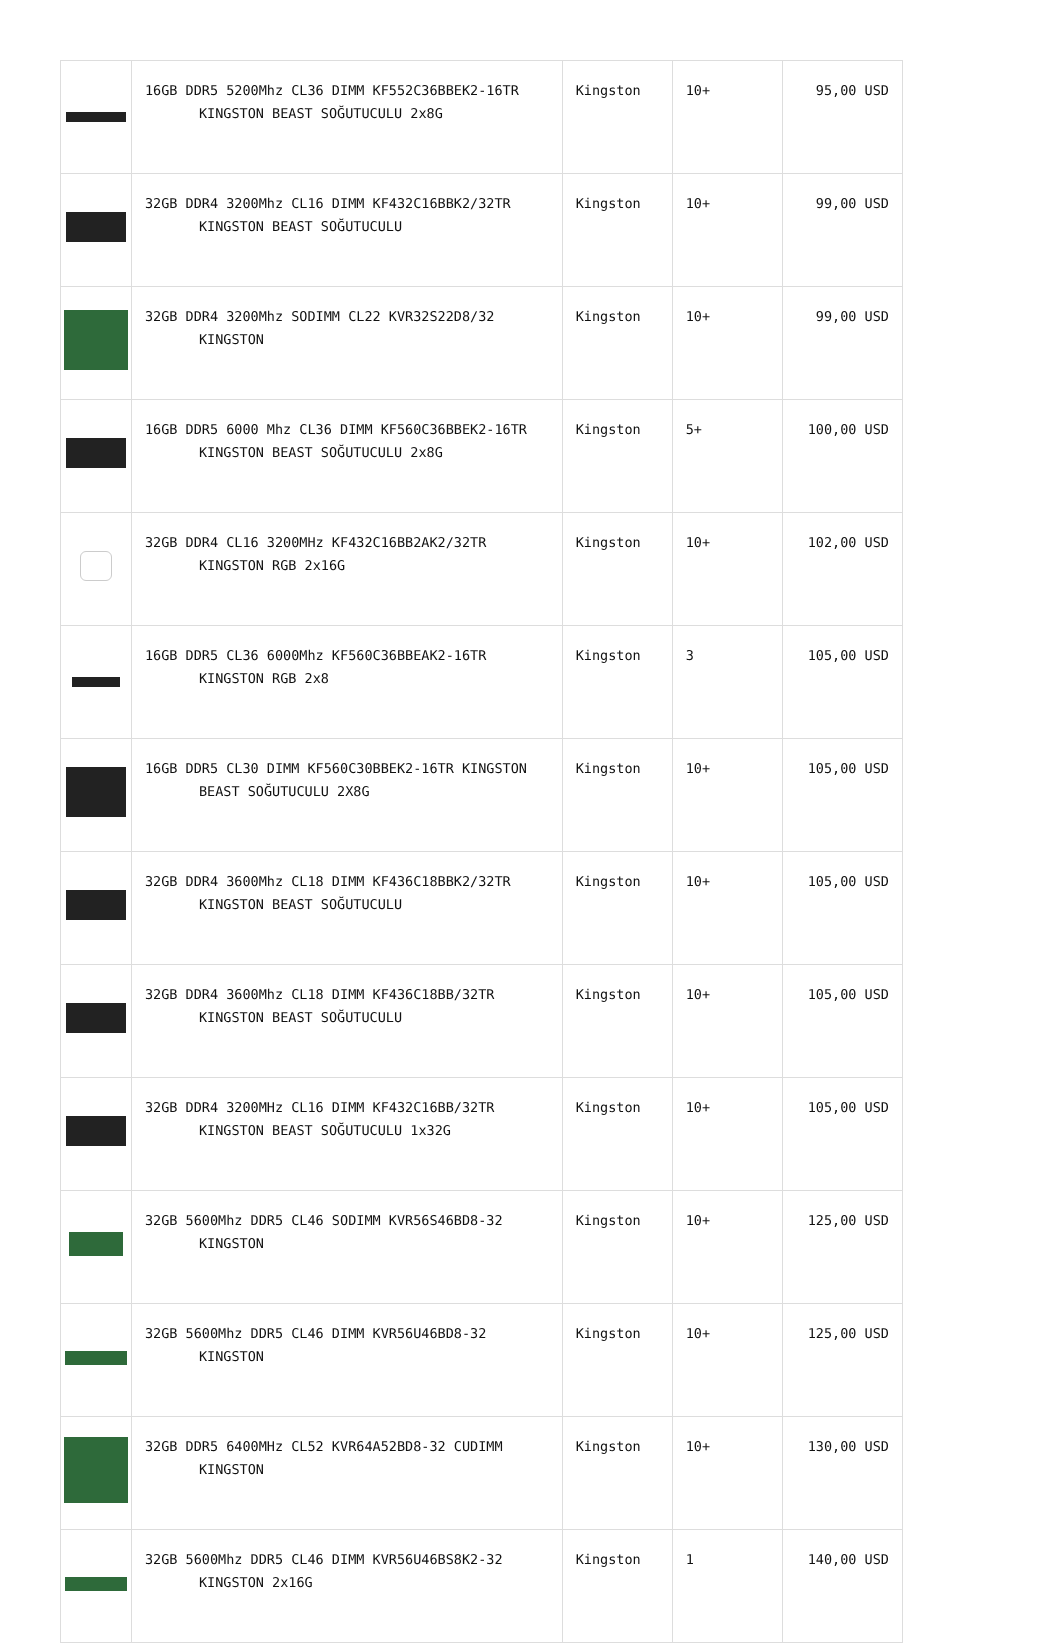| | 16GB DDR5 5200Mhz CL36 DIMM KF552C36BBEK2-16TR KINGSTON BEAST SOĞUTUCULU 2x8G | Kingston | 10+ | 95,00 USD |
| | 32GB DDR4 3200Mhz CL16 DIMM KF432C16BBK2/32TR KINGSTON BEAST SOĞUTUCULU | Kingston | 10+ | 99,00 USD |
| | 32GB DDR4 3200Mhz SODIMM CL22 KVR32S22D8/32 KINGSTON | Kingston | 10+ | 99,00 USD |
| | 16GB DDR5 6000 Mhz CL36 DIMM KF560C36BBEK2-16TR KINGSTON BEAST SOĞUTUCULU 2x8G | Kingston | 5+ | 100,00 USD |
| | 32GB DDR4 CL16 3200MHz KF432C16BB2AK2/32TR KINGSTON RGB 2x16G | Kingston | 10+ | 102,00 USD |
| | 16GB DDR5 CL36 6000Mhz KF560C36BBEAK2-16TR KINGSTON RGB 2x8 | Kingston | 3 | 105,00 USD |
| | 16GB DDR5 CL30 DIMM KF560C30BBEK2-16TR KINGSTON BEAST SOĞUTUCULU 2X8G | Kingston | 10+ | 105,00 USD |
| | 32GB DDR4 3600Mhz CL18 DIMM KF436C18BBK2/32TR KINGSTON BEAST SOĞUTUCULU | Kingston | 10+ | 105,00 USD |
| | 32GB DDR4 3600Mhz CL18 DIMM KF436C18BB/32TR KINGSTON BEAST SOĞUTUCULU | Kingston | 10+ | 105,00 USD |
| | 32GB DDR4 3200MHz CL16 DIMM KF432C16BB/32TR KINGSTON BEAST SOĞUTUCULU 1x32G | Kingston | 10+ | 105,00 USD |
| | 32GB 5600Mhz DDR5 CL46 SODIMM KVR56S46BD8-32 KINGSTON | Kingston | 10+ | 125,00 USD |
| | 32GB 5600Mhz DDR5 CL46 DIMM KVR56U46BD8-32 KINGSTON | Kingston | 10+ | 125,00 USD |
| | 32GB DDR5 6400MHz CL52 KVR64A52BD8-32 CUDIMM KINGSTON | Kingston | 10+ | 130,00 USD |
| | 32GB 5600Mhz DDR5 CL46 DIMM KVR56U46BS8K2-32 KINGSTON 2x16G | Kingston | 1 | 140,00 USD |